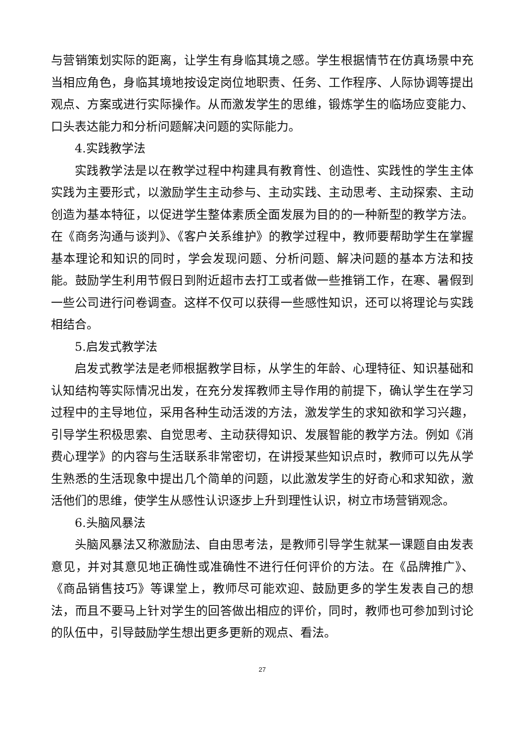与营销策划实际的距离，让学生有身临其境之感。学生根据情节在仿真场景中充当相应角色，身临其境地按设定岗位地职责、任务、工作程序、人际协调等提出观点、方案或进行实际操作。从而激发学生的思维，锻炼学生的临场应变能力、口头表达能力和分析问题解决问题的实际能力。
4.实践教学法
实践教学法是以在教学过程中构建具有教育性、创造性、实践性的学生主体实践为主要形式，以激励学生主动参与、主动实践、主动思考、主动探索、主动创造为基本特征，以促进学生整体素质全面发展为目的的一种新型的教学方法。在《商务沟通与谈判》、《客户关系维护》的教学过程中，教师要帮助学生在掌握基本理论和知识的同时，学会发现问题、分析问题、解决问题的基本方法和技能。鼓励学生利用节假日到附近超市去打工或者做一些推销工作，在寒、暑假到一些公司进行问卷调查。这样不仅可以获得一些感性知识，还可以将理论与实践相结合。
5.启发式教学法
启发式教学法是老师根据教学目标，从学生的年龄、心理特征、知识基础和认知结构等实际情况出发，在充分发挥教师主导作用的前提下，确认学生在学习过程中的主导地位，采用各种生动活泼的方法，激发学生的求知欲和学习兴趣，引导学生积极思索、自觉思考、主动获得知识、发展智能的教学方法。例如《消费心理学》的内容与生活联系非常密切，在讲授某些知识点时，教师可以先从学生熟悉的生活现象中提出几个简单的问题，以此激发学生的好奇心和求知欲，激活他们的思维，使学生从感性认识逐步上升到理性认识，树立市场营销观念。
6.头脑风暴法
头脑风暴法又称激励法、自由思考法，是教师引导学生就某一课题自由发表意见，并对其意见地正确性或准确性不进行任何评价的方法。在《品牌推广》、《商品销售技巧》等课堂上，教师尽可能欢迎、鼓励更多的学生发表自己的想法，而且不要马上针对学生的回答做出相应的评价，同时，教师也可参加到讨论的队伍中，引导鼓励学生想出更多更新的观点、看法。
27